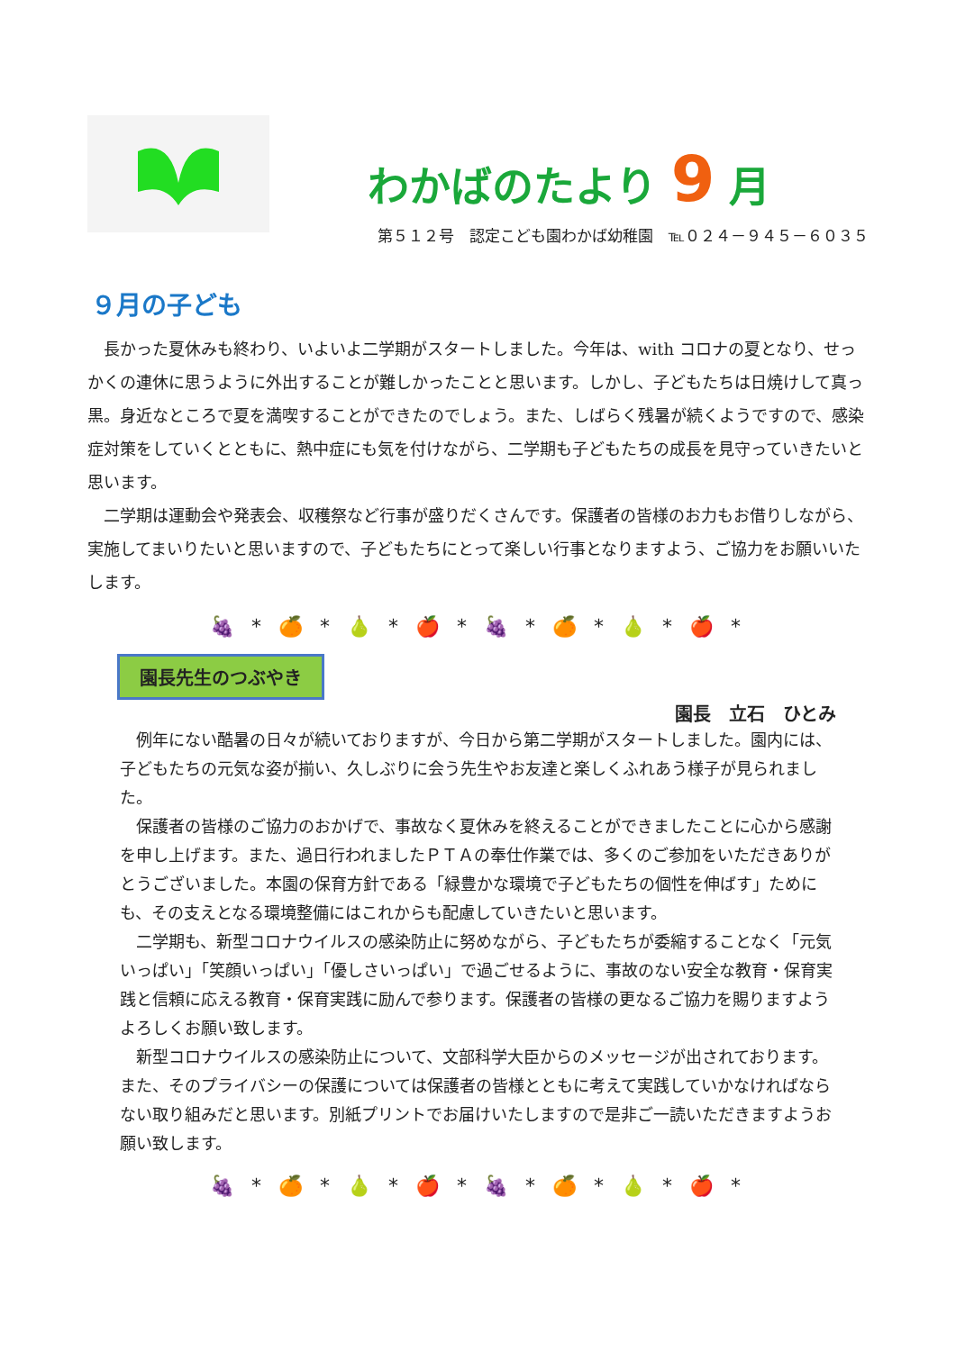わかばのたより 9 月
第５１２号　認定こども園わかば幼稚園　℡０２４－９４５－６０３５
９月の子ども
長かった夏休みも終わり、いよいよ二学期がスタートしました。今年は、with コロナの夏となり、せっかくの連休に思うように外出することが難しかったことと思います。しかし、子どもたちは日焼けして真っ黒。身近なところで夏を満喫することができたのでしょう。また、しばらく残暑が続くようですので、感染症対策をしていくとともに、熱中症にも気を付けながら、二学期も子どもたちの成長を見守っていきたいと思います。
二学期は運動会や発表会、収穫祭など行事が盛りだくさんです。保護者の皆様のお力もお借りしながら、実施してまいりたいと思いますので、子どもたちにとって楽しい行事となりますよう、ご協力をお願いいたします。
🍇 * 🍊 * 🍐 * 🍎 * 🍇 * 🍊 * 🍐 * 🍎 *
園長先生のつぶやき
園長　立石　ひとみ
例年にない酷暑の日々が続いておりますが、今日から第二学期がスタートしました。園内には、子どもたちの元気な姿が揃い、久しぶりに会う先生やお友達と楽しくふれあう様子が見られました。
保護者の皆様のご協力のおかげで、事故なく夏休みを終えることができましたことに心から感謝を申し上げます。また、過日行われましたＰＴＡの奉仕作業では、多くのご参加をいただきありがとうございました。本園の保育方針である「緑豊かな環境で子どもたちの個性を伸ばす」ためにも、その支えとなる環境整備にはこれからも配慮していきたいと思います。
二学期も、新型コロナウイルスの感染防止に努めながら、子どもたちが委縮することなく「元気いっぱい」「笑顔いっぱい」「優しさいっぱい」で過ごせるように、事故のない安全な教育・保育実践と信頼に応える教育・保育実践に励んで参ります。保護者の皆様の更なるご協力を賜りますようよろしくお願い致します。
新型コロナウイルスの感染防止について、文部科学大臣からのメッセージが出されております。また、そのプライバシーの保護については保護者の皆様とともに考えて実践していかなければならない取り組みだと思います。別紙プリントでお届けいたしますので是非ご一読いただきますようお願い致します。
🍇 * 🍊 * 🍐 * 🍎 * 🍇 * 🍊 * 🍐 * 🍎 *